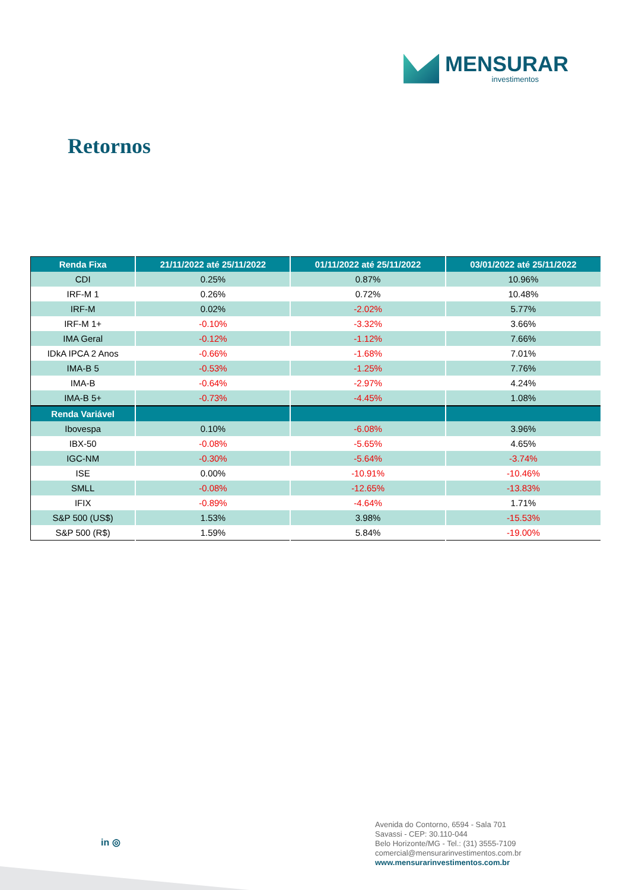MENSURAR
investimentos
Retornos
| Renda Fixa | 21/11/2022 até 25/11/2022 | 01/11/2022 até 25/11/2022 | 03/01/2022 até 25/11/2022 |
| --- | --- | --- | --- |
| CDI | 0.25% | 0.87% | 10.96% |
| IRF-M 1 | 0.26% | 0.72% | 10.48% |
| IRF-M | 0.02% | -2.02% | 5.77% |
| IRF-M 1+ | -0.10% | -3.32% | 3.66% |
| IMA Geral | -0.12% | -1.12% | 7.66% |
| IDkA IPCA 2 Anos | -0.66% | -1.68% | 7.01% |
| IMA-B 5 | -0.53% | -1.25% | 7.76% |
| IMA-B | -0.64% | -2.97% | 4.24% |
| IMA-B 5+ | -0.73% | -4.45% | 1.08% |
| Renda Variável | | | |
| Ibovespa | 0.10% | -6.08% | 3.96% |
| IBX-50 | -0.08% | -5.65% | 4.65% |
| IGC-NM | -0.30% | -5.64% | -3.74% |
| ISE | 0.00% | -10.91% | -10.46% |
| SMLL | -0.08% | -12.65% | -13.83% |
| IFIX | -0.89% | -4.64% | 1.71% |
| S&P 500 (US$) | 1.53% | 3.98% | -15.53% |
| S&P 500 (R$) | 1.59% | 5.84% | -19.00% |
in ◎
Avenida do Contorno, 6594 - Sala 701
Savassi - CEP: 30.110-044
Belo Horizonte/MG - Tel.: (31) 3555-7109
comercial@mensurarinvestimentos.com.br
www.mensurarinvestimentos.com.br